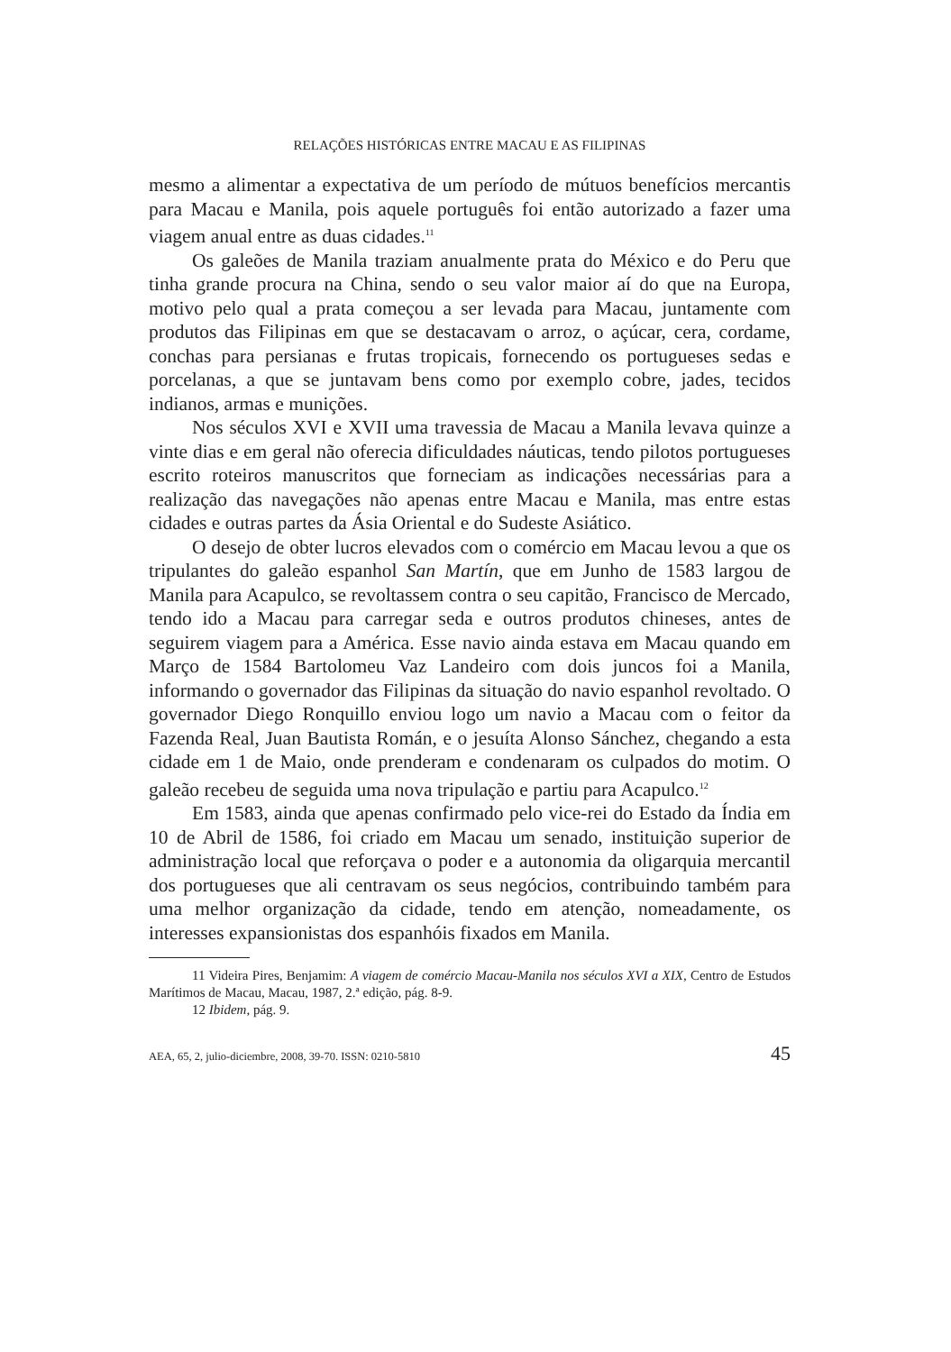RELAÇÕES HISTÓRICAS ENTRE MACAU E AS FILIPINAS
mesmo a alimentar a expectativa de um período de mútuos benefícios mercantis para Macau e Manila, pois aquele português foi então autorizado a fazer uma viagem anual entre as duas cidades.<sup>11</sup>
Os galeões de Manila traziam anualmente prata do México e do Peru que tinha grande procura na China, sendo o seu valor maior aí do que na Europa, motivo pelo qual a prata começou a ser levada para Macau, juntamente com produtos das Filipinas em que se destacavam o arroz, o açúcar, cera, cordame, conchas para persianas e frutas tropicais, fornecendo os portugueses sedas e porcelanas, a que se juntavam bens como por exemplo cobre, jades, tecidos indianos, armas e munições.
Nos séculos XVI e XVII uma travessia de Macau a Manila levava quinze a vinte dias e em geral não oferecia dificuldades náuticas, tendo pilotos portugueses escrito roteiros manuscritos que forneciam as indicações necessárias para a realização das navegações não apenas entre Macau e Manila, mas entre estas cidades e outras partes da Ásia Oriental e do Sudeste Asiático.
O desejo de obter lucros elevados com o comércio em Macau levou a que os tripulantes do galeão espanhol San Martín, que em Junho de 1583 largou de Manila para Acapulco, se revoltassem contra o seu capitão, Francisco de Mercado, tendo ido a Macau para carregar seda e outros produtos chineses, antes de seguirem viagem para a América. Esse navio ainda estava em Macau quando em Março de 1584 Bartolomeu Vaz Landeiro com dois juncos foi a Manila, informando o governador das Filipinas da situação do navio espanhol revoltado. O governador Diego Ronquillo enviou logo um navio a Macau com o feitor da Fazenda Real, Juan Bautista Román, e o jesuíta Alonso Sánchez, chegando a esta cidade em 1 de Maio, onde prenderam e condenaram os culpados do motim. O galeão recebeu de seguida uma nova tripulação e partiu para Acapulco.<sup>12</sup>
Em 1583, ainda que apenas confirmado pelo vice-rei do Estado da Índia em 10 de Abril de 1586, foi criado em Macau um senado, instituição superior de administração local que reforçava o poder e a autonomia da oligarquia mercantil dos portugueses que ali centravam os seus negócios, contribuindo também para uma melhor organização da cidade, tendo em atenção, nomeadamente, os interesses expansionistas dos espanhóis fixados em Manila.
11 Videira Pires, Benjamim: A viagem de comércio Macau-Manila nos séculos XVI a XIX, Centro de Estudos Marítimos de Macau, Macau, 1987, 2.ª edição, pág. 8-9.
12 Ibidem, pág. 9.
AEA, 65, 2, julio-diciembre, 2008, 39-70. ISSN: 0210-5810 45